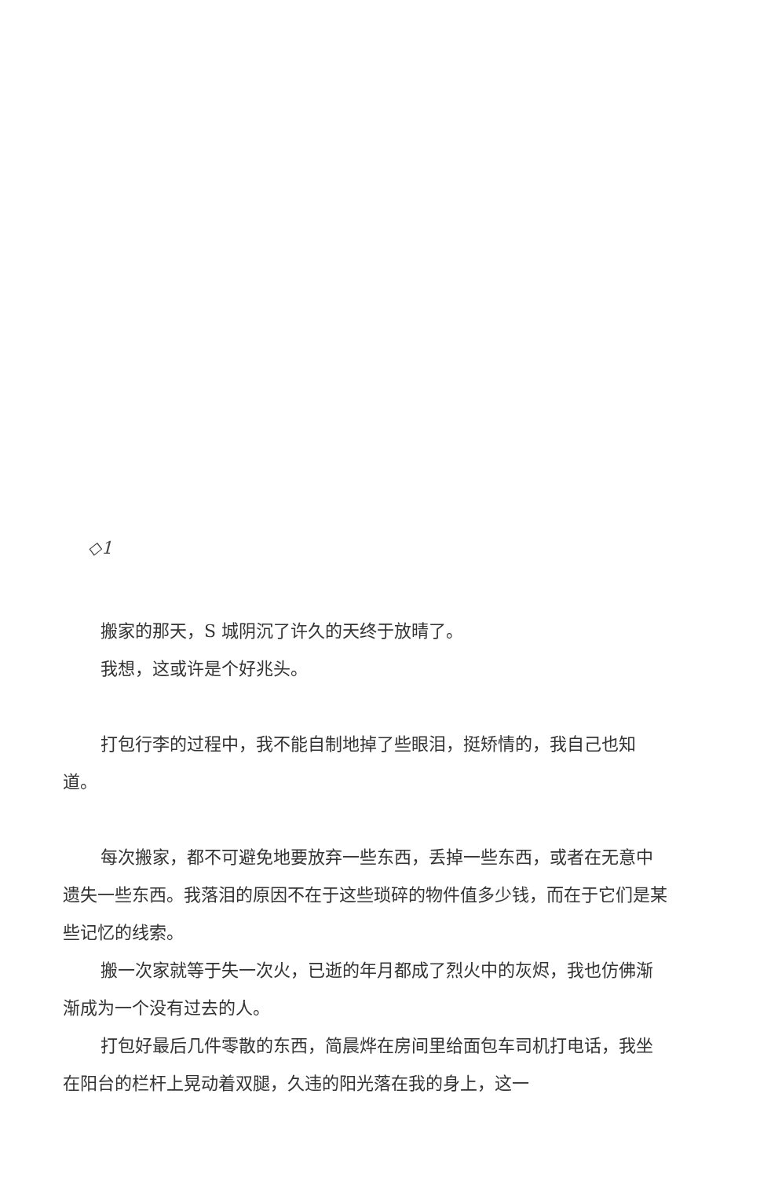◇1
搬家的那天，S 城阴沉了许久的天终于放晴了。
我想，这或许是个好兆头。
打包行李的过程中，我不能自制地掉了些眼泪，挺矫情的，我自己也知道。
每次搬家，都不可避免地要放弃一些东西，丢掉一些东西，或者在无意中遗失一些东西。我落泪的原因不在于这些琐碎的物件值多少钱，而在于它们是某些记忆的线索。
搬一次家就等于失一次火，已逝的年月都成了烈火中的灰烬，我也仿佛渐渐成为一个没有过去的人。
打包好最后几件零散的东西，简晨烨在房间里给面包车司机打电话，我坐在阳台的栏杆上晃动着双腿，久违的阳光落在我的身上，这一